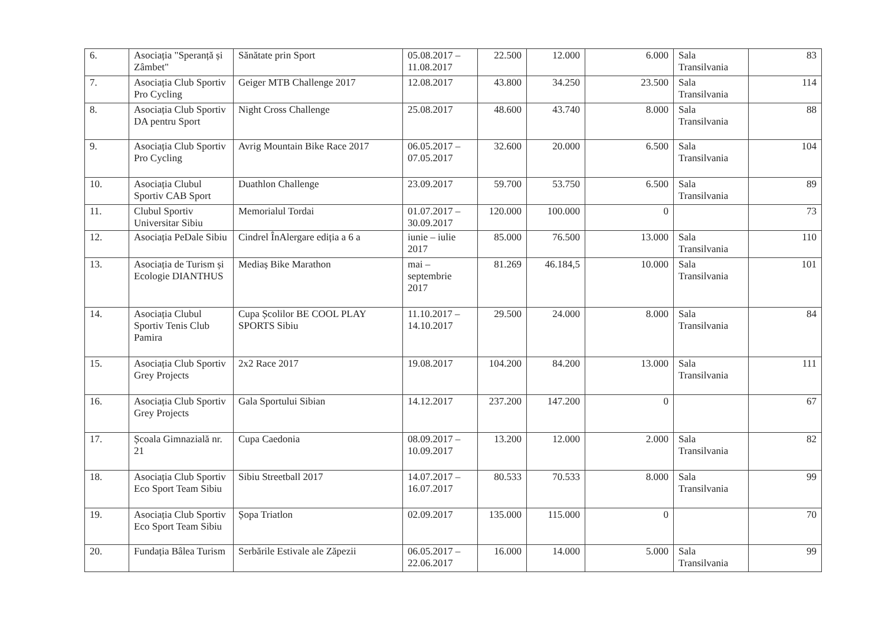| 6. | Asociația "Speranță și Zâmbet" | Sănătate prin Sport | 05.08.2017 – 11.08.2017 | 22.500 | 12.000 | 6.000 | Sala Transilvania | 83 |
| 7. | Asociația Club Sportiv Pro Cycling | Geiger MTB Challenge 2017 | 12.08.2017 | 43.800 | 34.250 | 23.500 | Sala Transilvania | 114 |
| 8. | Asociația Club Sportiv DA pentru Sport | Night Cross Challenge | 25.08.2017 | 48.600 | 43.740 | 8.000 | Sala Transilvania | 88 |
| 9. | Asociația Club Sportiv Pro Cycling | Avrig Mountain Bike Race 2017 | 06.05.2017 – 07.05.2017 | 32.600 | 20.000 | 6.500 | Sala Transilvania | 104 |
| 10. | Asociația Clubul Sportiv CAB Sport | Duathlon Challenge | 23.09.2017 | 59.700 | 53.750 | 6.500 | Sala Transilvania | 89 |
| 11. | Clubul Sportiv Universitar Sibiu | Memorialul Tordai | 01.07.2017 – 30.09.2017 | 120.000 | 100.000 | 0 | | 73 |
| 12. | Asociația PeDale Sibiu | Cindrel ÎnAlergare ediția a 6 a | iunie – iulie 2017 | 85.000 | 76.500 | 13.000 | Sala Transilvania | 110 |
| 13. | Asociația de Turism și Ecologie DIANTHUS | Mediaș Bike Marathon | mai – septembrie 2017 | 81.269 | 46.184,5 | 10.000 | Sala Transilvania | 101 |
| 14. | Asociația Clubul Sportiv Tenis Club Pamira | Cupa Școlilor BE COOL PLAY SPORTS Sibiu | 11.10.2017 – 14.10.2017 | 29.500 | 24.000 | 8.000 | Sala Transilvania | 84 |
| 15. | Asociația Club Sportiv Grey Projects | 2x2 Race 2017 | 19.08.2017 | 104.200 | 84.200 | 13.000 | Sala Transilvania | 111 |
| 16. | Asociația Club Sportiv Grey Projects | Gala Sportului Sibian | 14.12.2017 | 237.200 | 147.200 | 0 | | 67 |
| 17. | Școala Gimnazială nr. 21 | Cupa Caedonia | 08.09.2017 – 10.09.2017 | 13.200 | 12.000 | 2.000 | Sala Transilvania | 82 |
| 18. | Asociația Club Sportiv Eco Sport Team Sibiu | Sibiu Streetball 2017 | 14.07.2017 – 16.07.2017 | 80.533 | 70.533 | 8.000 | Sala Transilvania | 99 |
| 19. | Asociația Club Sportiv Eco Sport Team Sibiu | Șopa Triatlon | 02.09.2017 | 135.000 | 115.000 | 0 | | 70 |
| 20. | Fundația Bâlea Turism | Serbările Estivale ale Zăpezii | 06.05.2017 – 22.06.2017 | 16.000 | 14.000 | 5.000 | Sala Transilvania | 99 |